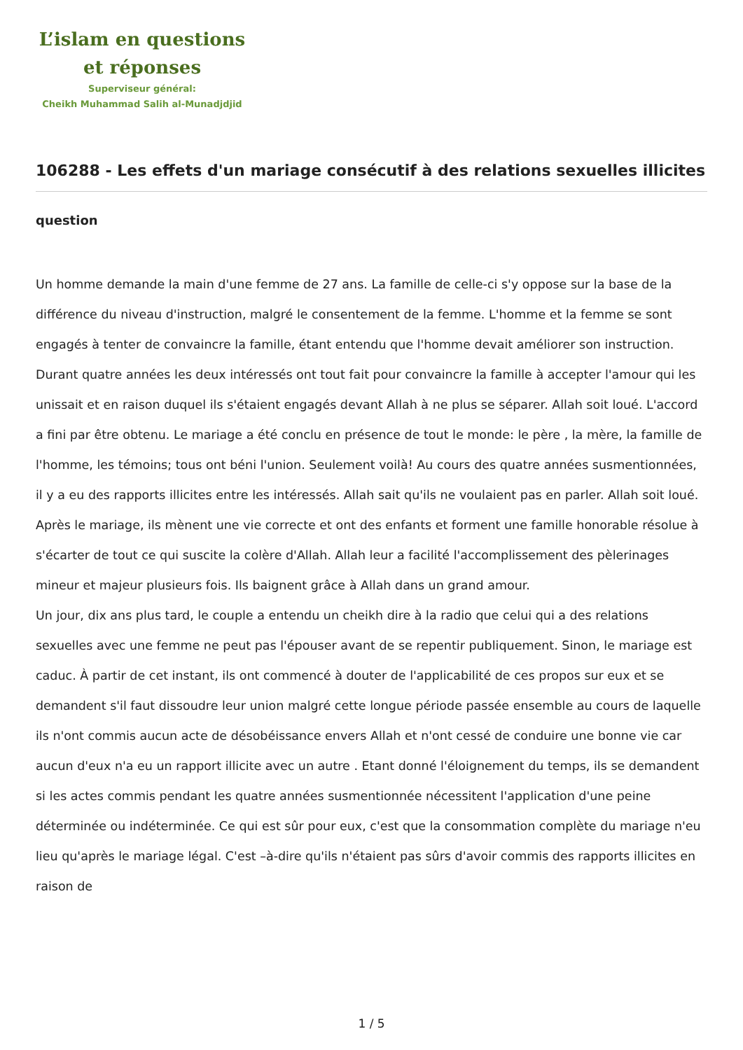L’islam en questions
et réponses
Superviseur général:
Cheikh Muhammad Salih al-Munadjdjid
106288 - Les effets d'un mariage consécutif à des relations sexuelles illicites
question
Un homme demande la main d'une femme de 27 ans. La famille de celle-ci s'y oppose sur la base de la différence du niveau d'instruction, malgré le consentement de la femme. L'homme et la femme se sont engagés à tenter de convaincre la famille, étant entendu que l'homme devait améliorer son instruction. Durant quatre années les deux intéressés ont tout fait pour convaincre la famille à accepter l'amour qui les unissait et en raison duquel ils s'étaient engagés devant Allah à ne plus se séparer. Allah soit loué. L'accord a fini par être obtenu. Le mariage a été conclu en présence de tout le monde: le père , la mère, la famille de l'homme, les témoins; tous ont béni l'union. Seulement voilà! Au cours des quatre années susmentionnées, il y a eu des rapports illicites entre les intéressés. Allah sait qu'ils ne voulaient pas en parler. Allah soit loué. Après le mariage, ils mènent une vie correcte et ont des enfants et forment une famille honorable résolue à s'écarter de tout ce qui suscite la colère d'Allah. Allah leur a facilité l'accomplissement des pèlerinages mineur et majeur plusieurs fois. Ils baignent grâce à Allah dans un grand amour.
Un jour, dix ans plus tard, le couple a entendu un cheikh dire à la radio que celui qui a des relations sexuelles avec une femme ne peut pas l'épouser avant de se repentir publiquement. Sinon, le mariage est caduc. À partir de cet instant, ils ont commencé à douter de l'applicabilité de ces propos sur eux et se demandent s'il faut dissoudre leur union malgré cette longue période passée ensemble au cours de laquelle ils n'ont commis aucun acte de désobéissance envers Allah et n'ont cessé de conduire une bonne vie car aucun d'eux n'a eu un rapport illicite avec un autre . Etant donné l'éloignement du temps, ils se demandent si les actes commis pendant les quatre années susmentionnée nécessitent l'application d'une peine déterminée ou indéterminée. Ce qui est sûr pour eux, c'est que la consommation complète du mariage n'eu lieu qu'après le mariage légal. C'est –à-dire qu'ils n'étaient pas sûrs d'avoir commis des rapports illicites en raison de
1 / 5